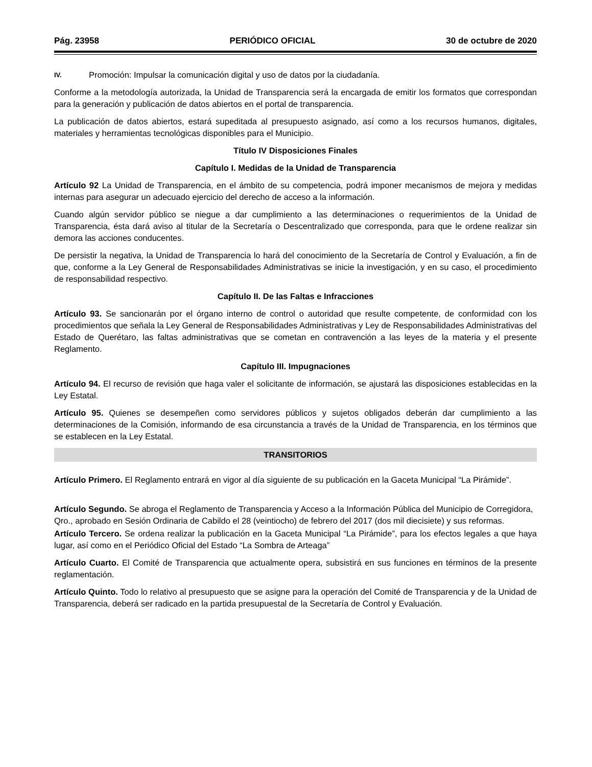Pág. 23958 PERIÓDICO OFICIAL 30 de octubre de 2020
IV. Promoción: Impulsar la comunicación digital y uso de datos por la ciudadanía.
Conforme a la metodología autorizada, la Unidad de Transparencia será la encargada de emitir los formatos que correspondan para la generación y publicación de datos abiertos en el portal de transparencia.
La publicación de datos abiertos, estará supeditada al presupuesto asignado, así como a los recursos humanos, digitales, materiales y herramientas tecnológicas disponibles para el Municipio.
Título IV Disposiciones Finales
Capítulo I. Medidas de la Unidad de Transparencia
Artículo 92 La Unidad de Transparencia, en el ámbito de su competencia, podrá imponer mecanismos de mejora y medidas internas para asegurar un adecuado ejercicio del derecho de acceso a la información.
Cuando algún servidor público se niegue a dar cumplimiento a las determinaciones o requerimientos de la Unidad de Transparencia, ésta dará aviso al titular de la Secretaría o Descentralizado que corresponda, para que le ordene realizar sin demora las acciones conducentes.
De persistir la negativa, la Unidad de Transparencia lo hará del conocimiento de la Secretaría de Control y Evaluación, a fin de que, conforme a la Ley General de Responsabilidades Administrativas se inicie la investigación, y en su caso, el procedimiento de responsabilidad respectivo.
Capítulo II. De las Faltas e Infracciones
Artículo 93. Se sancionarán por el órgano interno de control o autoridad que resulte competente, de conformidad con los procedimientos que señala la Ley General de Responsabilidades Administrativas y Ley de Responsabilidades Administrativas del Estado de Querétaro, las faltas administrativas que se cometan en contravención a las leyes de la materia y el presente Reglamento.
Capítulo III. Impugnaciones
Artículo 94. El recurso de revisión que haga valer el solicitante de información, se ajustará las disposiciones establecidas en la Ley Estatal.
Artículo 95. Quienes se desempeñen como servidores públicos y sujetos obligados deberán dar cumplimiento a las determinaciones de la Comisión, informando de esa circunstancia a través de la Unidad de Transparencia, en los términos que se establecen en la Ley Estatal.
TRANSITORIOS
Artículo Primero. El Reglamento entrará en vigor al día siguiente de su publicación en la Gaceta Municipal “La Pirámide”.
Artículo Segundo. Se abroga el Reglamento de Transparencia y Acceso a la Información Pública del Municipio de Corregidora, Qro., aprobado en Sesión Ordinaria de Cabildo el 28 (veintiocho) de febrero del 2017 (dos mil diecisiete) y sus reformas.
Artículo Tercero. Se ordena realizar la publicación en la Gaceta Municipal “La Pirámide”, para los efectos legales a que haya lugar, así como en el Periódico Oficial del Estado “La Sombra de Arteaga”
Artículo Cuarto. El Comité de Transparencia que actualmente opera, subsistirá en sus funciones en términos de la presente reglamentación.
Artículo Quinto. Todo lo relativo al presupuesto que se asigne para la operación del Comité de Transparencia y de la Unidad de Transparencia, deberá ser radicado en la partida presupuestal de la Secretaría de Control y Evaluación.